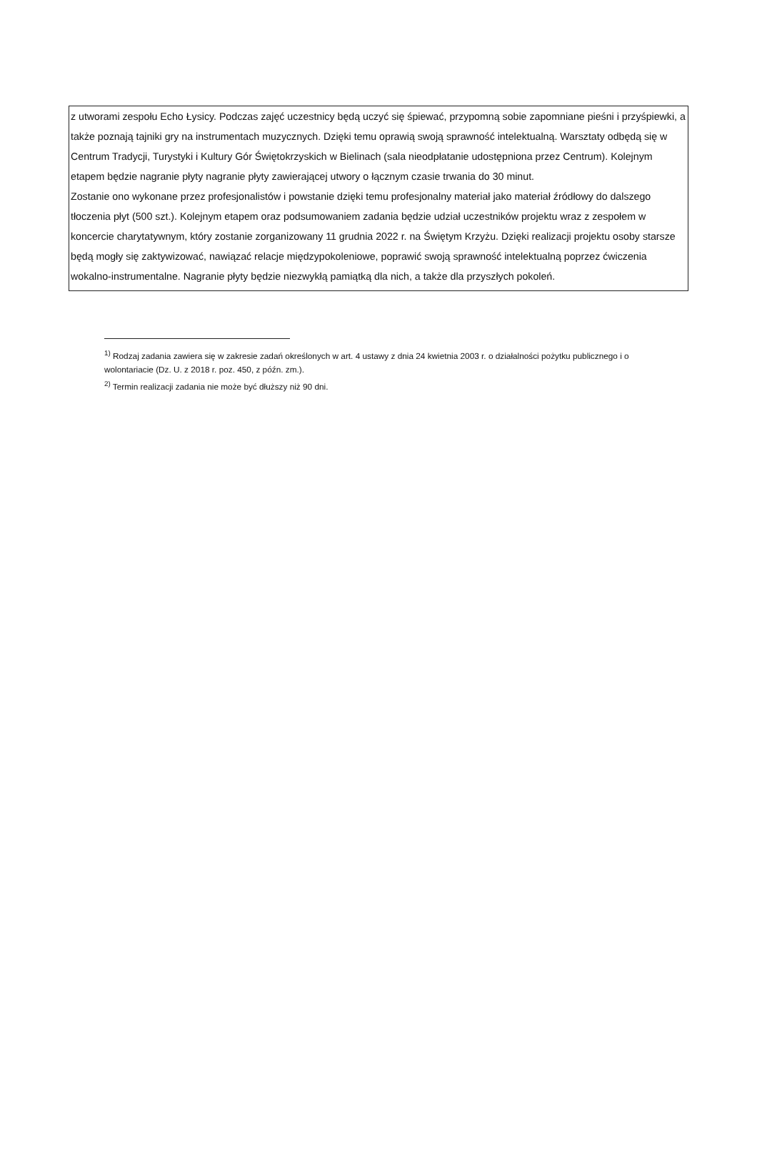z utworami zespołu Echo Łysicy. Podczas zajęć uczestnicy będą uczyć się śpiewać, przypomną sobie zapomniane pieśni i przyśpiewki, a także poznają tajniki gry na instrumentach muzycznych. Dzięki temu oprawią swoją sprawność intelektualną. Warsztaty odbędą się w Centrum Tradycji, Turystyki i Kultury Gór Świętokrzyskich w Bielinach (sala nieodpłatanie udostępniona przez Centrum). Kolejnym etapem będzie nagranie płyty nagranie płyty zawierającej utwory o łącznym czasie trwania do 30 minut.
Zostanie ono wykonane przez profesjonalistów i powstanie dzięki temu profesjonalny materiał jako materiał źródłowy do dalszego tłoczenia płyt (500 szt.). Kolejnym etapem oraz podsumowaniem zadania będzie udział uczestników projektu wraz z zespołem w koncercie charytatywnym, który zostanie zorganizowany 11 grudnia 2022 r. na Świętym Krzyżu. Dzięki realizacji projektu osoby starsze będą mogły się zaktywizować, nawiązać relacje międzypokoleniowe, poprawić swoją sprawność intelektualną poprzez ćwiczenia wokalno-instrumentalne. Nagranie płyty będzie niezwykłą pamiątką dla nich, a także dla przyszłych pokoleń.
<sup>1)</sup> Rodzaj zadania zawiera się w zakresie zadań określonych w art. 4 ustawy z dnia 24 kwietnia 2003 r. o działalności pożytku publicznego i o wolontariacie (Dz. U. z 2018 r. poz. 450, z późn. zm.).
<sup>2)</sup> Termin realizacji zadania nie może być dłuższy niż 90 dni.